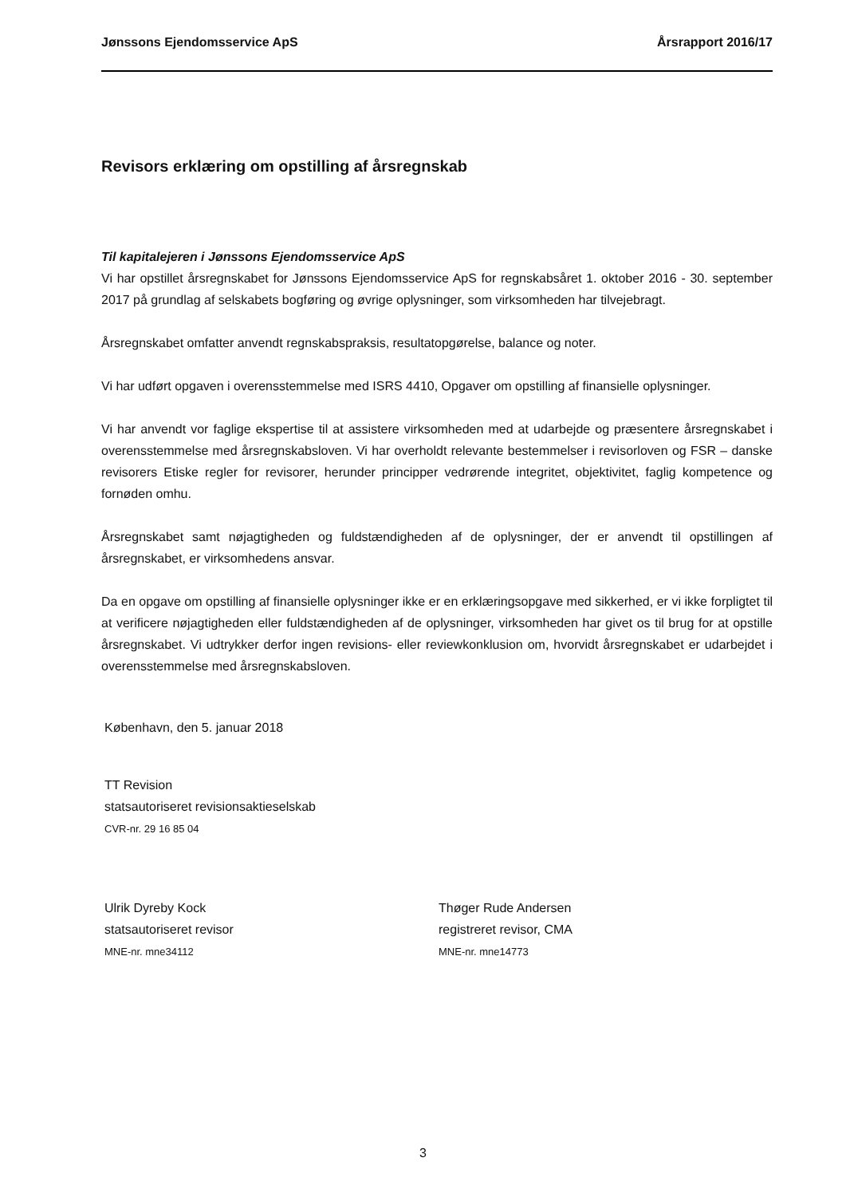Jønssons Ejendomsservice ApS Årsrapport 2016/17
Revisors erklæring om opstilling af årsregnskab
Til kapitalejeren i Jønssons Ejendomsservice ApS
Vi har opstillet årsregnskabet for Jønssons Ejendomsservice ApS for regnskabsåret 1. oktober 2016 - 30. september 2017 på grundlag af selskabets bogføring og øvrige oplysninger, som virksomheden har tilvejebragt.
Årsregnskabet omfatter anvendt regnskabspraksis, resultatopgørelse, balance og noter.
Vi har udført opgaven i overensstemmelse med ISRS 4410, Opgaver om opstilling af finansielle oplysninger.
Vi har anvendt vor faglige ekspertise til at assistere virksomheden med at udarbejde og præsentere årsregnskabet i overensstemmelse med årsregnskabsloven. Vi har overholdt relevante bestemmelser i revisorloven og FSR – danske revisorers Etiske regler for revisorer, herunder principper vedrørende integritet, objektivitet, faglig kompetence og fornøden omhu.
Årsregnskabet samt nøjagtigheden og fuldstændigheden af de oplysninger, der er anvendt til opstillingen af årsregnskabet, er virksomhedens ansvar.
Da en opgave om opstilling af finansielle oplysninger ikke er en erklæringsopgave med sikkerhed, er vi ikke forpligtet til at verificere nøjagtigheden eller fuldstændigheden af de oplysninger, virksomheden har givet os til brug for at opstille årsregnskabet. Vi udtrykker derfor ingen revisions- eller reviewkonklusion om, hvorvidt årsregnskabet er udarbejdet i overensstemmelse med årsregnskabsloven.
København, den 5. januar 2018
TT Revision
statsautoriseret revisionsaktieselskab
CVR-nr. 29 16 85 04
Ulrik Dyreby Kock
statsautoriseret revisor
MNE-nr. mne34112
Thøger Rude Andersen
registreret revisor, CMA
MNE-nr. mne14773
3